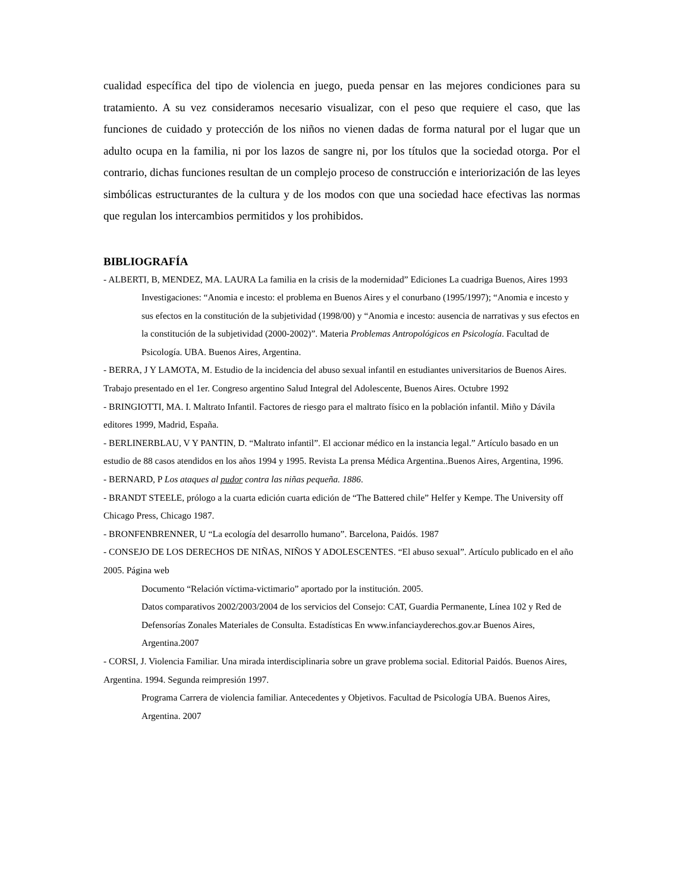cualidad específica del tipo de violencia en juego, pueda pensar en las mejores condiciones para su tratamiento. A su vez consideramos necesario visualizar, con el peso que requiere el caso, que las funciones de cuidado y protección de los niños no vienen dadas de forma natural por el lugar que un adulto ocupa en la familia, ni por los lazos de sangre ni, por los títulos que la sociedad otorga. Por el contrario, dichas funciones resultan de un complejo proceso de construcción e interiorización de las leyes simbólicas estructurantes de la cultura y de los modos con que una sociedad hace efectivas las normas que regulan los intercambios permitidos y los prohibidos.
BIBLIOGRAFÍA
- ALBERTI, B, MENDEZ, MA. LAURA La familia en la crisis de la modernidad” Ediciones La cuadriga Buenos, Aires 1993
Investigaciones: “Anomia e incesto: el problema en Buenos Aires y el conurbano (1995/1997); “Anomia e incesto y sus efectos en la constitución de la subjetividad (1998/00) y “Anomia e incesto: ausencia de narrativas y sus efectos en la constitución de la subjetividad (2000-2002)”. Materia Problemas Antropológicos en Psicología. Facultad de Psicología. UBA. Buenos Aires, Argentina.
- BERRA, J Y LAMOTA, M. Estudio de la incidencia del abuso sexual infantil en estudiantes universitarios de Buenos Aires. Trabajo presentado en el 1er. Congreso argentino Salud Integral del Adolescente, Buenos Aires. Octubre 1992
- BRINGIOTTI, MA. I. Maltrato Infantil. Factores de riesgo para el maltrato físico en la población infantil. Miño y Dávila editores 1999, Madrid, España.
- BERLINERBLAU, V Y PANTIN, D. “Maltrato infantil”. El accionar médico en la instancia legal.” Artículo basado en un estudio de 88 casos atendidos en los años 1994 y 1995. Revista La prensa Médica Argentina..Buenos Aires, Argentina, 1996.
- BERNARD, P Los ataques al pudor contra las niñas pequeña. 1886.
- BRANDT STEELE, prólogo a la cuarta edición cuarta edición de “The Battered chile” Helfer y Kempe. The University off Chicago Press, Chicago 1987.
- BRONFENBRENNER, U “La ecología del desarrollo humano”. Barcelona, Paidós. 1987
- CONSEJO DE LOS DERECHOS DE NIÑAS, NIÑOS Y ADOLESCENTES. “El abuso sexual”. Artículo publicado en el año 2005. Página web
Documento “Relación víctima-victimario” aportado por la institución. 2005.
Datos comparativos 2002/2003/2004 de los servicios del Consejo: CAT, Guardia Permanente, Línea 102 y Red de Defensorías Zonales Materiales de Consulta. Estadísticas En www.infanciayderechos.gov.ar Buenos Aires, Argentina.2007
- CORSI, J. Violencia Familiar. Una mirada interdisciplinaria sobre un grave problema social. Editorial Paidós. Buenos Aires, Argentina. 1994. Segunda reimpresión 1997.
Programa Carrera de violencia familiar. Antecedentes y Objetivos. Facultad de Psicología UBA. Buenos Aires, Argentina. 2007